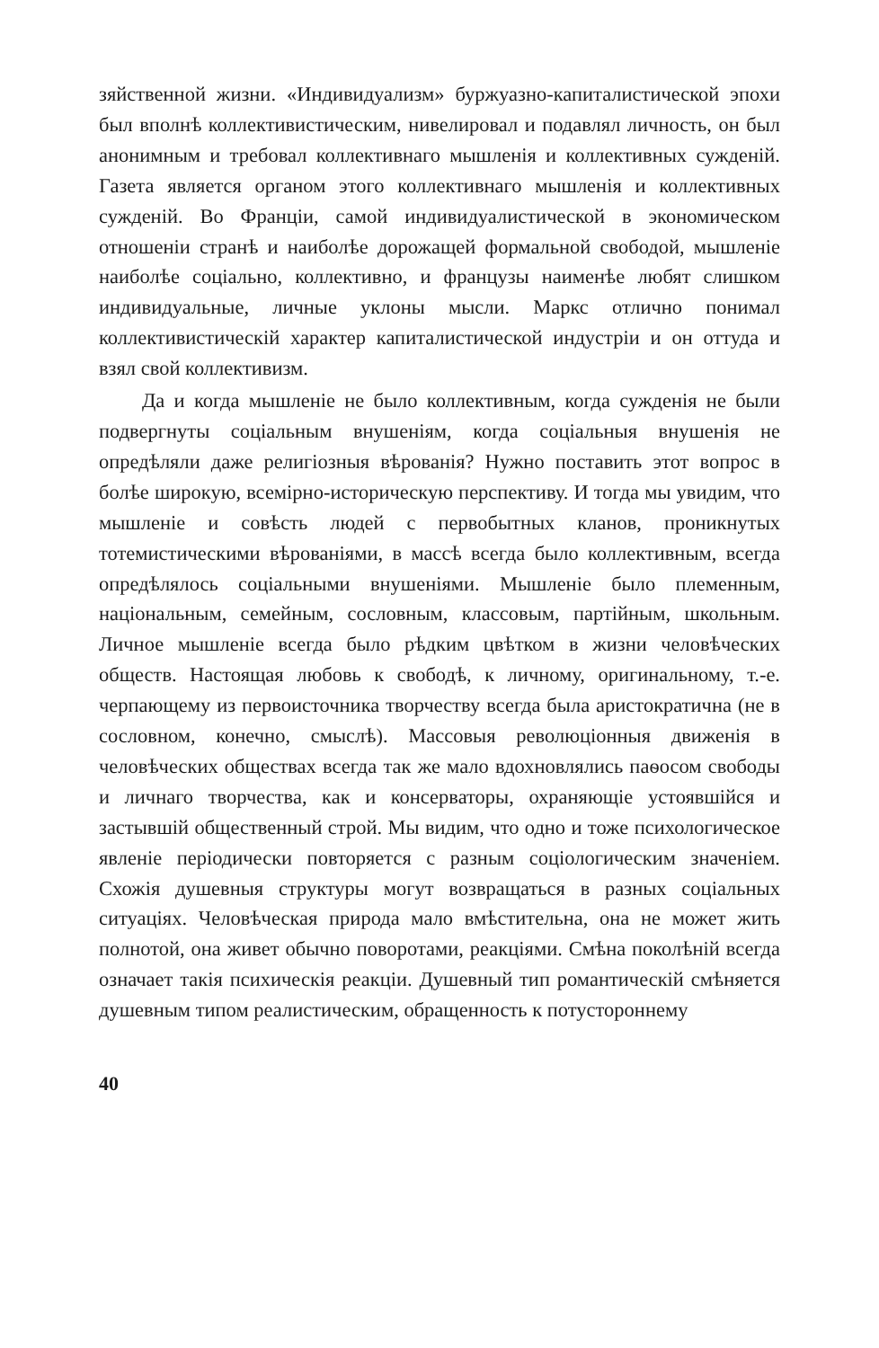зяйственной жизни. «Индивидуализм» буржуазно-капиталистической эпохи был вполнѣ коллективистическим, нивелировал и подавлял личность, он был анонимным и требовал коллективнаго мышленія и коллективных сужденій. Газета является органом этого коллективнаго мышленія и коллективных сужденій. Во Франціи, самой индивидуалистической в экономическом отношеніи странѣ и наиболѣе дорожащей формальной свободой, мышленіе наиболѣе соціально, коллективно, и французы наименѣе любят слишком индивидуальные, личные уклоны мысли. Маркс отлично понимал коллективистическій характер капиталистической индустріи и он оттуда и взял свой коллективизм.
Да и когда мышленіе не было коллективным, когда сужденія не были подвергнуты соціальным внушеніям, когда соціальныя внушенія не опредѣляли даже религіозныя вѣрованія? Нужно поставить этот вопрос в болѣе широкую, всемірно-историческую перспективу. И тогда мы увидим, что мышленіе и совѣсть людей с первобытных кланов, проникнутых тотемистическими вѣрованіями, в массѣ всегда было коллективным, всегда опредѣлялось соціальными внушеніями. Мышленіе было племенным, національным, семейным, сословным, классовым, партійным, школьным. Личное мышленіе всегда было рѣдким цвѣтком в жизни человѣческих обществ. Настоящая любовь к свободѣ, к личному, оригинальному, т.-е. черпающему из первоисточника творчеству всегда была аристократична (не в сословном, конечно, смыслѣ). Массовыя революціонныя движенія в человѣческих обществах всегда так же мало вдохновлялись паѳосом свободы и личнаго творчества, как и консерваторы, охраняющіе устоявшійся и застывшій общественный строй. Мы видим, что одно и тоже психологическое явленіе періодически повторяется с разным соціологическим значеніем. Схожія душевныя структуры могут возвращаться в разных соціальных ситуаціях. Человѣческая природа мало вмѣстительна, она не может жить полнотой, она живет обычно поворотами, реакціями. Смѣна поколѣній всегда означает такія психическія реакціи. Душевный тип романтическій смѣняется душевным типом реалистическим, обращенность к потустороннему
40